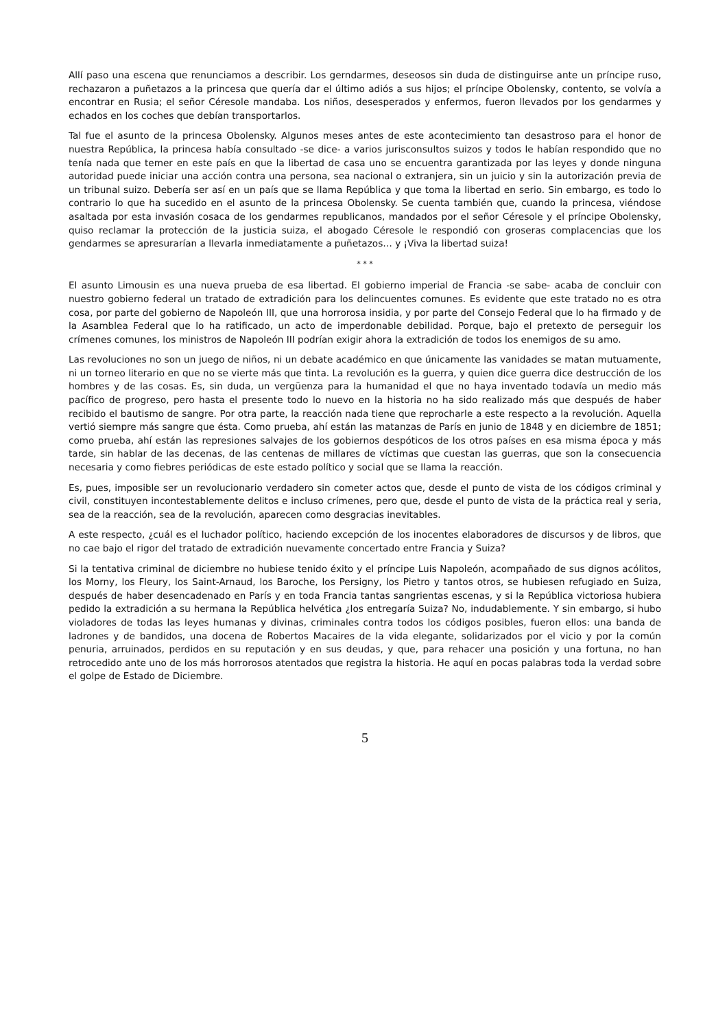Allí paso una escena que renunciamos a describir. Los gerndarmes, deseosos sin duda de distinguirse ante un príncipe ruso, rechazaron a puñetazos a la princesa que quería dar el último adiós a sus hijos; el príncipe Obolensky, contento, se volvía a encontrar en Rusia; el señor Céresole mandaba. Los niños, desesperados y enfermos, fueron llevados por los gendarmes y echados en los coches que debían transportarlos.
Tal fue el asunto de la princesa Obolensky. Algunos meses antes de este acontecimiento tan desastroso para el honor de nuestra República, la princesa había consultado -se dice- a varios jurisconsultos suizos y todos le habían respondido que no tenía nada que temer en este país en que la libertad de casa uno se encuentra garantizada por las leyes y donde ninguna autoridad puede iniciar una acción contra una persona, sea nacional o extranjera, sin un juicio y sin la autorización previa de un tribunal suizo. Debería ser así en un país que se llama República y que toma la libertad en serio. Sin embargo, es todo lo contrario lo que ha sucedido en el asunto de la princesa Obolensky. Se cuenta también que, cuando la princesa, viéndose asaltada por esta invasión cosaca de los gendarmes republicanos, mandados por el señor Céresole y el príncipe Obolensky, quiso reclamar la protección de la justicia suiza, el abogado Céresole le respondió con groseras complacencias que los gendarmes se apresurarían a llevarla inmediatamente a puñetazos… y ¡Viva la libertad suiza!
* * *
El asunto Limousin es una nueva prueba de esa libertad. El gobierno imperial de Francia -se sabe- acaba de concluir con nuestro gobierno federal un tratado de extradición para los delincuentes comunes. Es evidente que este tratado no es otra cosa, por parte del gobierno de Napoleón III, que una horrorosa insidia, y por parte del Consejo Federal que lo ha firmado y de la Asamblea Federal que lo ha ratificado, un acto de imperdonable debilidad. Porque, bajo el pretexto de perseguir los crímenes comunes, los ministros de Napoleón III podrían exigir ahora la extradición de todos los enemigos de su amo.
Las revoluciones no son un juego de niños, ni un debate académico en que únicamente las vanidades se matan mutuamente, ni un torneo literario en que no se vierte más que tinta. La revolución es la guerra, y quien dice guerra dice destrucción de los hombres y de las cosas. Es, sin duda, un vergüenza para la humanidad el que no haya inventado todavía un medio más pacífico de progreso, pero hasta el presente todo lo nuevo en la historia no ha sido realizado más que después de haber recibido el bautismo de sangre. Por otra parte, la reacción nada tiene que reprocharle a este respecto a la revolución. Aquella vertió siempre más sangre que ésta. Como prueba, ahí están las matanzas de París en junio de 1848 y en diciembre de 1851; como prueba, ahí están las represiones salvajes de los gobiernos despóticos de los otros países en esa misma época y más tarde, sin hablar de las decenas, de las centenas de millares de víctimas que cuestan las guerras, que son la consecuencia necesaria y como fiebres periódicas de este estado político y social que se llama la reacción.
Es, pues, imposible ser un revolucionario verdadero sin cometer actos que, desde el punto de vista de los códigos criminal y civil, constituyen incontestablemente delitos e incluso crímenes, pero que, desde el punto de vista de la práctica real y seria, sea de la reacción, sea de la revolución, aparecen como desgracias inevitables.
A este respecto, ¿cuál es el luchador político, haciendo excepción de los inocentes elaboradores de discursos y de libros, que no cae bajo el rigor del tratado de extradición nuevamente concertado entre Francia y Suiza?
Si la tentativa criminal de diciembre no hubiese tenido éxito y el príncipe Luis Napoleón, acompañado de sus dignos acólitos, los Morny, los Fleury, los Saint-Arnaud, los Baroche, los Persigny, los Pietro y tantos otros, se hubiesen refugiado en Suiza, después de haber desencadenado en París y en toda Francia tantas sangrientas escenas, y si la República victoriosa hubiera pedido la extradición a su hermana la República helvética ¿los entregaría Suiza? No, indudablemente. Y sin embargo, si hubo violadores de todas las leyes humanas y divinas, criminales contra todos los códigos posibles, fueron ellos: una banda de ladrones y de bandidos, una docena de Robertos Macaires de la vida elegante, solidarizados por el vicio y por la común penuria, arruinados, perdidos en su reputación y en sus deudas, y que, para rehacer una posición y una fortuna, no han retrocedido ante uno de los más horrorosos atentados que registra la historia. He aquí en pocas palabras toda la verdad sobre el golpe de Estado de Diciembre.
5